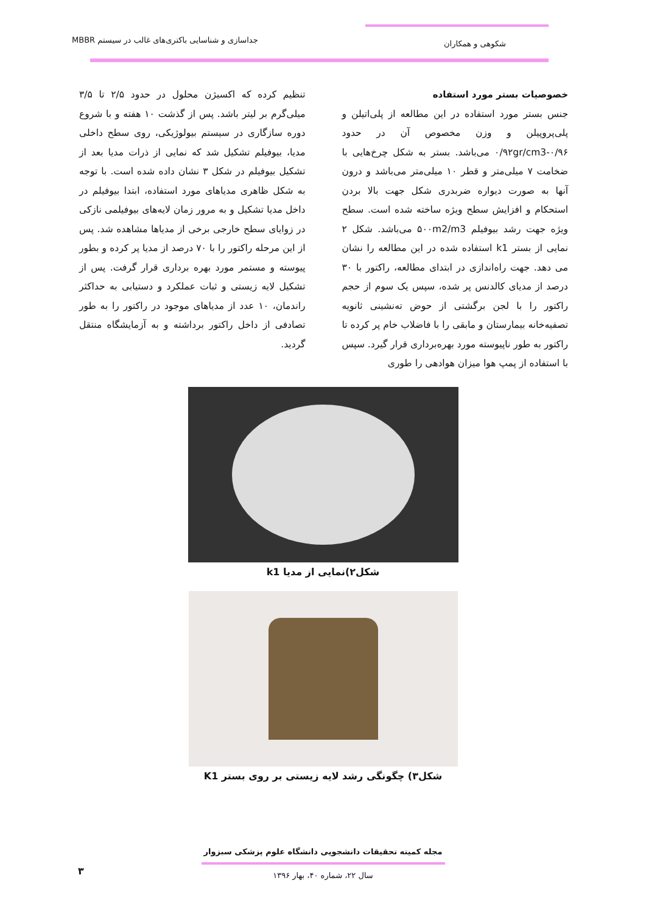شکوهی و همکاران
جداسازی و شناسایی باکتری‌های غالب در سیستم MBBR
خصوصیات بستر مورد استفاده
جنس بستر مورد استفاده در این مطالعه از پلی‌اتیلن و پلی‌پروپیلن و وزن مخصوص آن در حدود ۰/۹۲gr/cm3-۰/۹۶ می‌باشد. بستر به شکل چرخ‌هایی با ضخامت ۷ میلی‌متر و قطر ۱۰ میلی‌متر می‌باشد و درون آنها به صورت دیواره ضربدری شکل جهت بالا بردن استحکام و افزایش سطح ویژه ساخته شده است. سطح ویژه جهت رشد بیوفیلم ۵۰۰m2/m3 می‌باشد. شکل ۲ نمایی از بستر k1 استفاده شده در این مطالعه را نشان می دهد. جهت راه‌اندازی در ابتدای مطالعه، راکتور با ۳۰ درصد از مدیای کالدنس پر شده، سپس یک سوم از حجم راکتور را با لجن برگشتی از حوض ته‌نشینی ثانویه تصفیه‌خانه بیمارستان و مابقی را با فاضلاب خام پر کرده تا راکتور به طور ناپیوسته مورد بهره‌برداری قرار گیرد. سپس با استفاده از پمپ هوا میزان هوادهی را طوری
تنظیم کرده که اکسیژن محلول در حدود ۲/۵ تا ۳/۵ میلی‌گرم بر لیتر باشد. پس از گذشت ۱۰ هفته و با شروع دوره سازگاری در سیستم بیولوژیکی، روی سطح داخلی مدیا، بیوفیلم تشکیل شد که نمایی از ذرات مدیا بعد از تشکیل بیوفیلم در شکل ۳ نشان داده شده است. با توجه به شکل ظاهری مدیاهای مورد استفاده، ابتدا بیوفیلم در داخل مدیا تشکیل و به مرور زمان لایه‌های بیوفیلمی نازکی در زوایای سطح خارجی برخی از مدیاها مشاهده شد. پس از این مرحله راکتور را با ۷۰ درصد از مدیا پر کرده و بطور پیوسته و مستمر مورد بهره برداری قرار گرفت. پس از تشکیل لایه زیستی و ثبات عملکرد و دستیابی به حداکثر راندمان، ۱۰ عدد از مدیاهای موجود در راکتور را به طور تصادفی از داخل راکتور برداشته و به آزمایشگاه منتقل گردید.
شکل۲)نمایی از مدیا k1
شکل۳) چگونگی رشد لایه زیستی بر روی بستر K1
مجله کمیته تحقیقات دانشجویی دانشگاه علوم پزشکی سبزوار
سال ۲۲، شماره ۴۰، بهار ۱۳۹۶
۳